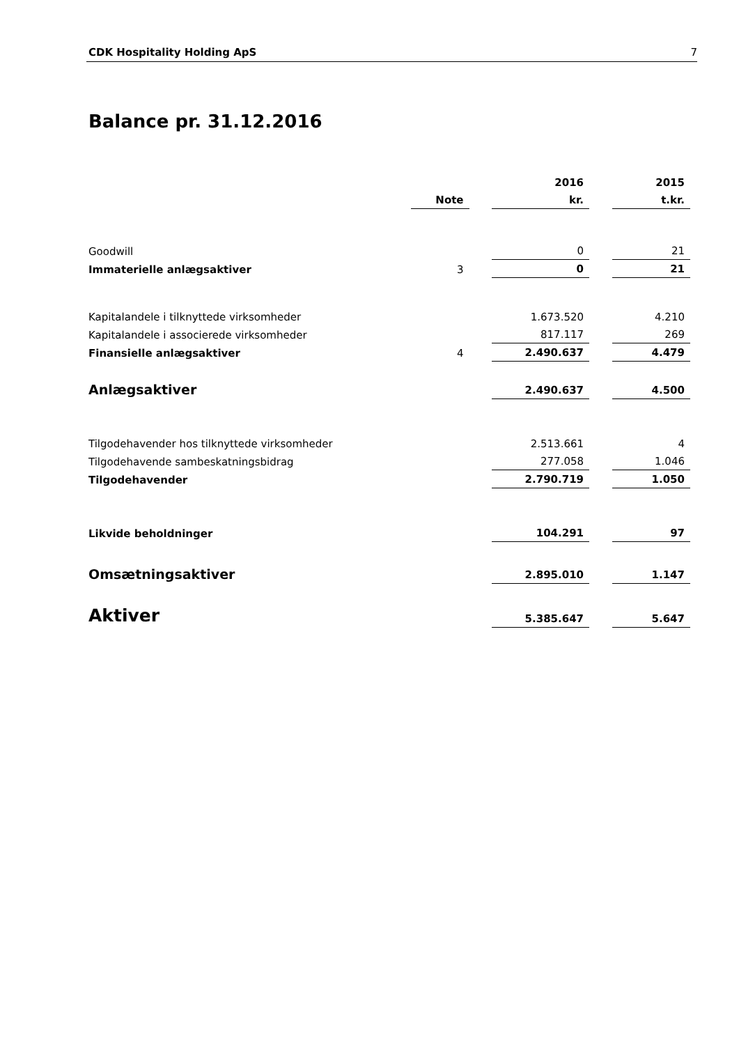CDK Hospitality Holding ApS 7
Balance pr. 31.12.2016
| | | | 2016 | | 2015 |
| | Note | | kr. | | t.kr. |
| Goodwill | | | 0 | | 21 |
| Immaterielle anlægsaktiver | 3 | | 0 | | 21 |
| Kapitalandele i tilknyttede virksomheder | | | 1.673.520 | | 4.210 |
| Kapitalandele i associerede virksomheder | | | 817.117 | | 269 |
| Finansielle anlægsaktiver | 4 | | 2.490.637 | | 4.479 |
| Anlægsaktiver | | | 2.490.637 | | 4.500 |
| Tilgodehavender hos tilknyttede virksomheder | | | 2.513.661 | | 4 |
| Tilgodehavende sambeskatningsbidrag | | | 277.058 | | 1.046 |
| Tilgodehavender | | | 2.790.719 | | 1.050 |
| Likvide beholdninger | | | 104.291 | | 97 |
| Omsætningsaktiver | | | 2.895.010 | | 1.147 |
| Aktiver | | | 5.385.647 | | 5.647 |